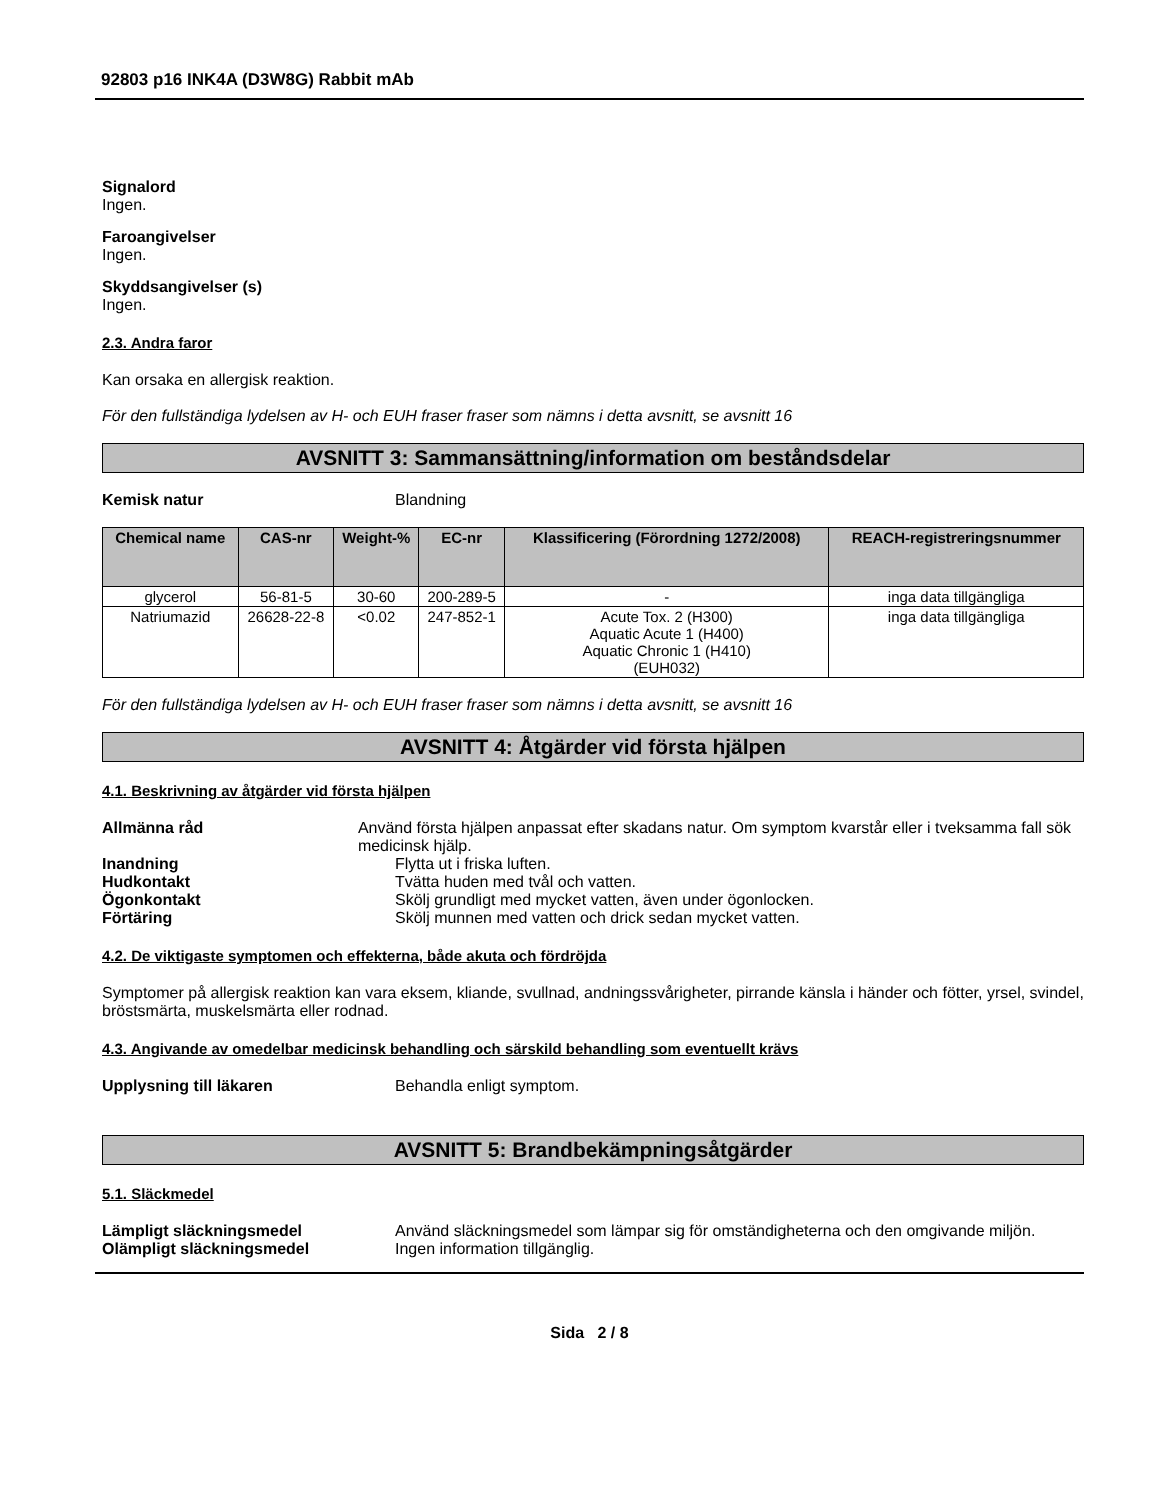92803 p16 INK4A (D3W8G) Rabbit mAb
Signalord
Ingen.
Faroangivelser
Ingen.
Skyddsangivelser (s)
Ingen.
2.3. Andra faror
Kan orsaka en allergisk reaktion.
För den fullständiga lydelsen av H- och EUH fraser fraser som nämns i detta avsnitt, se avsnitt 16
AVSNITT 3: Sammansättning/information om beståndsdelar
Kemisk natur Blandning
| Chemical name | CAS-nr | Weight-% | EC-nr | Klassificering (Förordning 1272/2008) | REACH-registreringsnummer |
| --- | --- | --- | --- | --- | --- |
| glycerol | 56-81-5 | 30-60 | 200-289-5 | - | inga data tillgängliga |
| Natriumazid | 26628-22-8 | <0.02 | 247-852-1 | Acute Tox. 2 (H300) Aquatic Acute 1 (H400) Aquatic Chronic 1 (H410) (EUH032) | inga data tillgängliga |
För den fullständiga lydelsen av H- och EUH fraser fraser som nämns i detta avsnitt, se avsnitt 16
AVSNITT 4: Åtgärder vid första hjälpen
4.1. Beskrivning av åtgärder vid första hjälpen
Allmänna råd Använd första hjälpen anpassat efter skadans natur. Om symptom kvarstår eller i tveksamma fall sök medicinsk hjälp.
Inandning Flytta ut i friska luften.
Hudkontakt Tvätta huden med tvål och vatten.
Ögonkontakt Skölj grundligt med mycket vatten, även under ögonlocken.
Förtäring Skölj munnen med vatten och drick sedan mycket vatten.
4.2. De viktigaste symptomen och effekterna, både akuta och fördröjda
Symptomer på allergisk reaktion kan vara eksem, kliande, svullnad, andningssvårigheter, pirrande känsla i händer och fötter, yrsel, svindel, bröstsmärta, muskelsmärta eller rodnad.
4.3. Angivande av omedelbar medicinsk behandling och särskild behandling som eventuellt krävs
Upplysning till läkaren Behandla enligt symptom.
AVSNITT 5: Brandbekämpningsåtgärder
5.1. Släckmedel
Lämpligt släckningsmedel Använd släckningsmedel som lämpar sig för omständigheterna och den omgivande miljön.
Olämpligt släckningsmedel Ingen information tillgänglig.
Sida 2 / 8